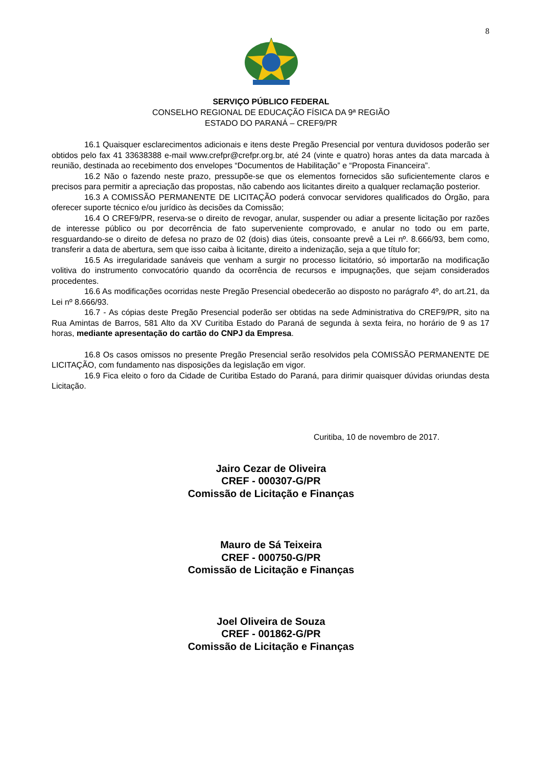8
SERVIÇO PÚBLICO FEDERAL
CONSELHO REGIONAL DE EDUCAÇÃO FÍSICA DA 9ª REGIÃO
ESTADO DO PARANÁ – CREF9/PR
16.1 Quaisquer esclarecimentos adicionais e itens deste Pregão Presencial por ventura duvidosos poderão ser obtidos pelo fax 41 33638388 e-mail www.crefpr@crefpr.org.br, até 24 (vinte e quatro) horas antes da data marcada à reunião, destinada ao recebimento dos envelopes “Documentos de Habilitação” e “Proposta Financeira”.
16.2 Não o fazendo neste prazo, pressupõe-se que os elementos fornecidos são suficientemente claros e precisos para permitir a apreciação das propostas, não cabendo aos licitantes direito a qualquer reclamação posterior.
16.3 A COMISSÃO PERMANENTE DE LICITAÇÃO poderá convocar servidores qualificados do Órgão, para oferecer suporte técnico e/ou jurídico às decisões da Comissão;
16.4 O CREF9/PR, reserva-se o direito de revogar, anular, suspender ou adiar a presente licitação por razões de interesse público ou por decorrência de fato superveniente comprovado, e anular no todo ou em parte, resguardando-se o direito de defesa no prazo de 02 (dois) dias úteis, consoante prevê a Lei nº. 8.666/93, bem como, transferir a data de abertura, sem que isso caiba à licitante, direito a indenização, seja a que título for;
16.5 As irregularidade sanáveis que venham a surgir no processo licitatório, só importarão na modificação volitiva do instrumento convocatório quando da ocorrência de recursos e impugnações, que sejam considerados procedentes.
16.6 As modificações ocorridas neste Pregão Presencial obedecerão ao disposto no parágrafo 4º, do art.21, da Lei nº 8.666/93.
16.7 - As cópias deste Pregão Presencial poderão ser obtidas na sede Administrativa do CREF9/PR, sito na Rua Amintas de Barros, 581 Alto da XV Curitiba Estado do Paraná de segunda à sexta feira, no horário de 9 as 17 horas, mediante apresentação do cartão do CNPJ da Empresa.
16.8 Os casos omissos no presente Pregão Presencial serão resolvidos pela COMISSÃO PERMANENTE DE LICITAÇÃO, com fundamento nas disposições da legislação em vigor.
16.9 Fica eleito o foro da Cidade de Curitiba Estado do Paraná, para dirimir quaisquer dúvidas oriundas desta Licitação.
Curitiba, 10 de novembro de 2017.
Jairo Cezar de Oliveira
CREF - 000307-G/PR
Comissão de Licitação e Finanças
Mauro de Sá Teixeira
CREF - 000750-G/PR
Comissão de Licitação e Finanças
Joel Oliveira de Souza
CREF - 001862-G/PR
Comissão de Licitação e Finanças